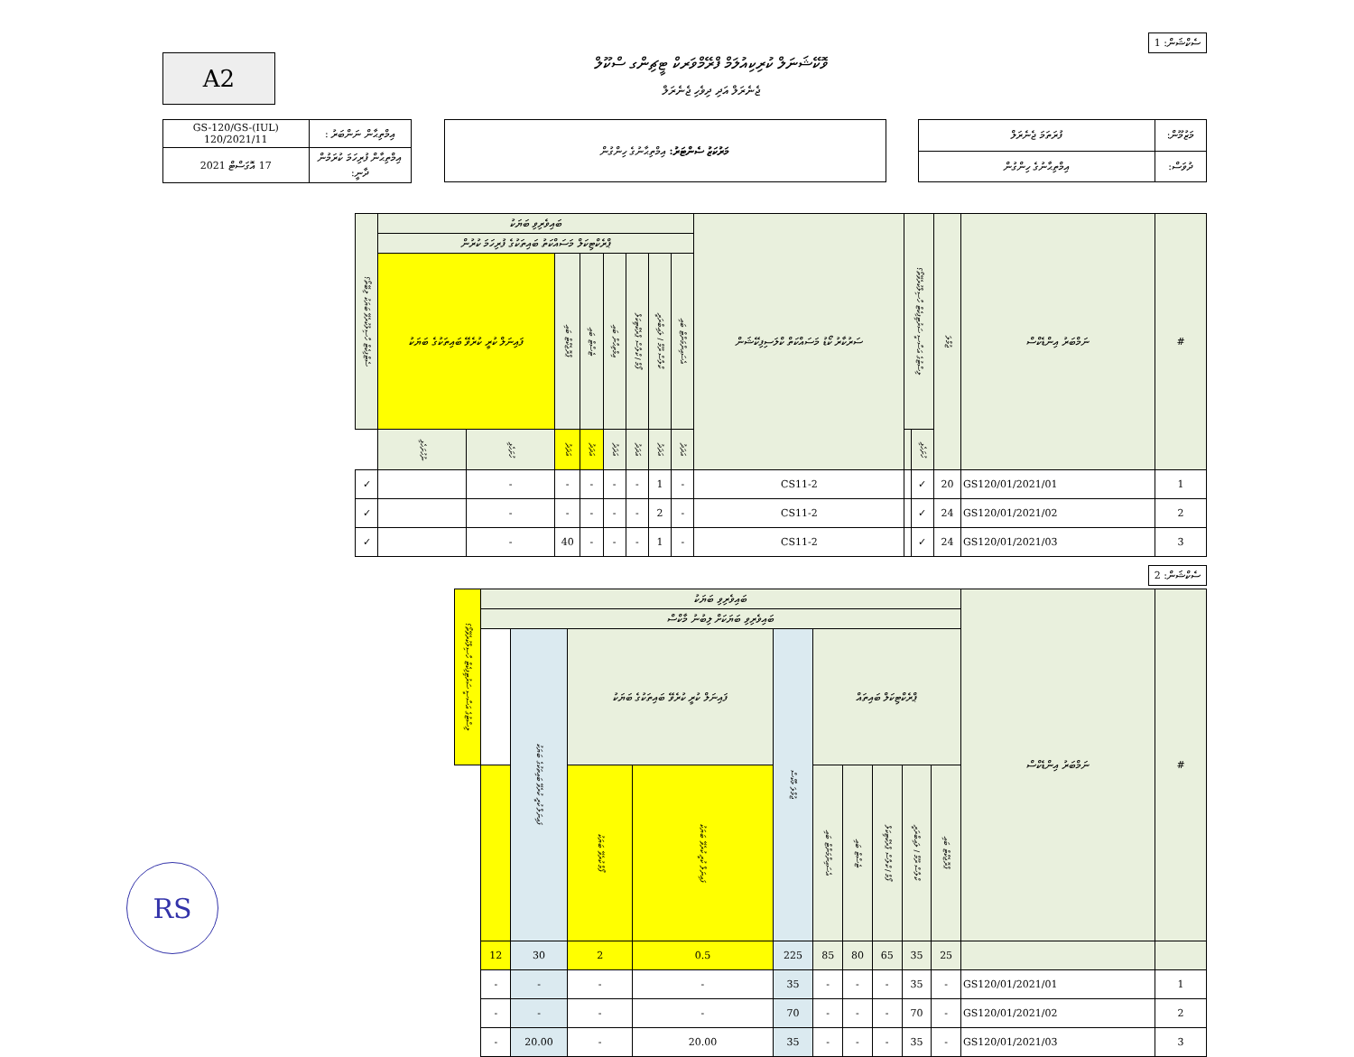A2
ވޮކޭޝަނަލް ކުރިކިއުލަމް ފްރޭމްވަރކް ޓީޗިންގ ސްކޫލް
ޖެނެރަލް އަދި ދިވެހި ޖެނެރަލް
ސެކްޝަން: 1
| އިމްތިޙާން ނަންބަރު : | (IUL)GS-120/GS-120/2021/11 |
| އިމްތިޙާން ފުރިހަމަ ކުރަމުން ދާނީ: | 17 އޮގަސްޓް 2021 |
| މަރުކަޒު ސެންޓަރު: އިމްތިޙާނުގެ ހިންގުން |
| މަޒުމޫން: | ފުރަތަމަ ޖެނެރަލް |
| ދުވަސް: | އިމްތިޙާނުގެ ހިންގުން |
| # | ނަމްބަރު އިންޑެކްސް | ޖުމްލަ | ލިސްޓުގެ އަސާސީ ސަރުޓިފިކެޓް ހާސިލްކުރެވޭތޯ؟ | | ސަރުކާރު ކޯޑު މަސައްކަތް ކްލަސިފިކޭޝަން | ބައިވެރިވި ބަޔަކު | | | | | | | | ސެޓްފިކެޓް ހާސިލުކުރެވޭ ބަޔަކު ލިބޭތޯ؟ |
| --- | --- | --- | --- | --- | --- | --- | --- | --- | --- | --- | --- | --- | --- | --- |
| | | | | | | ޕްރެކްޓިކަލް މަސައްކަތު ބައިތަކުގެ ފުރިހަމަ ކުރުން | | | | | | | | |
| | | | | | | އެސައިންމަންޓް ބައި | ކްލާސް ރޫމް / ލައިބްރަރީ | ފޯމް / ކްލާސް ޕްރެކްޓިކަލް | އިމްތިޙާން ބައި | ޓެސްޓް ބައި | ޕްރޮޖެކްޓް ބައި | ފައިނަލް ކުރީ ކުރެވޭ ބައިތަކުގެ ބަޔަކު | | |
| | | | ހުށަހެޅި | | | އަދަދު | އަދަދު | އަދަދު | އަދަދު | އަދަދު | އަދަދު | ހުށަހެޅި | ނުހުށަހެޅި | |
| 1 | GS120/01/2021/01 | 20 | ✓ | | CS11-2 | - | 1 | - | - | - | - | - | | ✓ |
| 2 | GS120/01/2021/02 | 24 | ✓ | | CS11-2 | - | 2 | - | - | - | - | - | | ✓ |
| 3 | GS120/01/2021/03 | 24 | ✓ | | CS11-2 | - | 1 | - | - | - | 40 | - | | ✓ |
ސެކްޝަން: 2
| # | ނަމްބަރު އިންޑެކްސް | ބައިވެރިވި ބަޔަކު | | | | | | | | | | ލިސްޓުގެ އަސާސީ ސަރުޓިފިކެޓް ހާސިލްކުރެވޭތޯ؟ |
| --- | --- | --- | --- | --- | --- | --- | --- | --- | --- | --- | --- | --- |
| | | ބައިވެރިވި ބަޔަކަށް ލިބުނު މާކްސް | | | | | | | | | | |
| | | ޕްރެކްޓިކަލް ބައިތައް | | | | | ޖުމްލަ މާކްސް | ފައިނަލް ކުރީ ކުރެވޭ ބައިތަކުގެ ބަޔަކު | | ފައިނަލް ކުރީ ކުރެވޭ ބައިތަކުގެ ބަޔަކު | | |
| | | ޕްރޮޖެކްޓް ބައި | ކްލާސް ރޫމް / ލައިބްރަރީ | ފޯމް / ކްލާސް ޕްރެކްޓިކަލް | ޓެސްޓް ބައި | އެސައިންމަންޓް ބައި | | ފައިނަލް ކުރީ ކުރެވޭ ބަޔަކު | ފޯމް ކުރެވޭ ބަޔަކު | | | |
| | | 25 | 35 | 65 | 80 | 85 | 225 | 0.5 | 2 | 30 | 12 | |
| 1 | GS120/01/2021/01 | - | 35 | - | - | - | 35 | - | - | - | - | |
| 2 | GS120/01/2021/02 | - | 70 | - | - | - | 70 | - | - | - | - | |
| 3 | GS120/01/2021/03 | - | 35 | - | - | - | 35 | 20.00 | - | 20.00 | - | |
RS